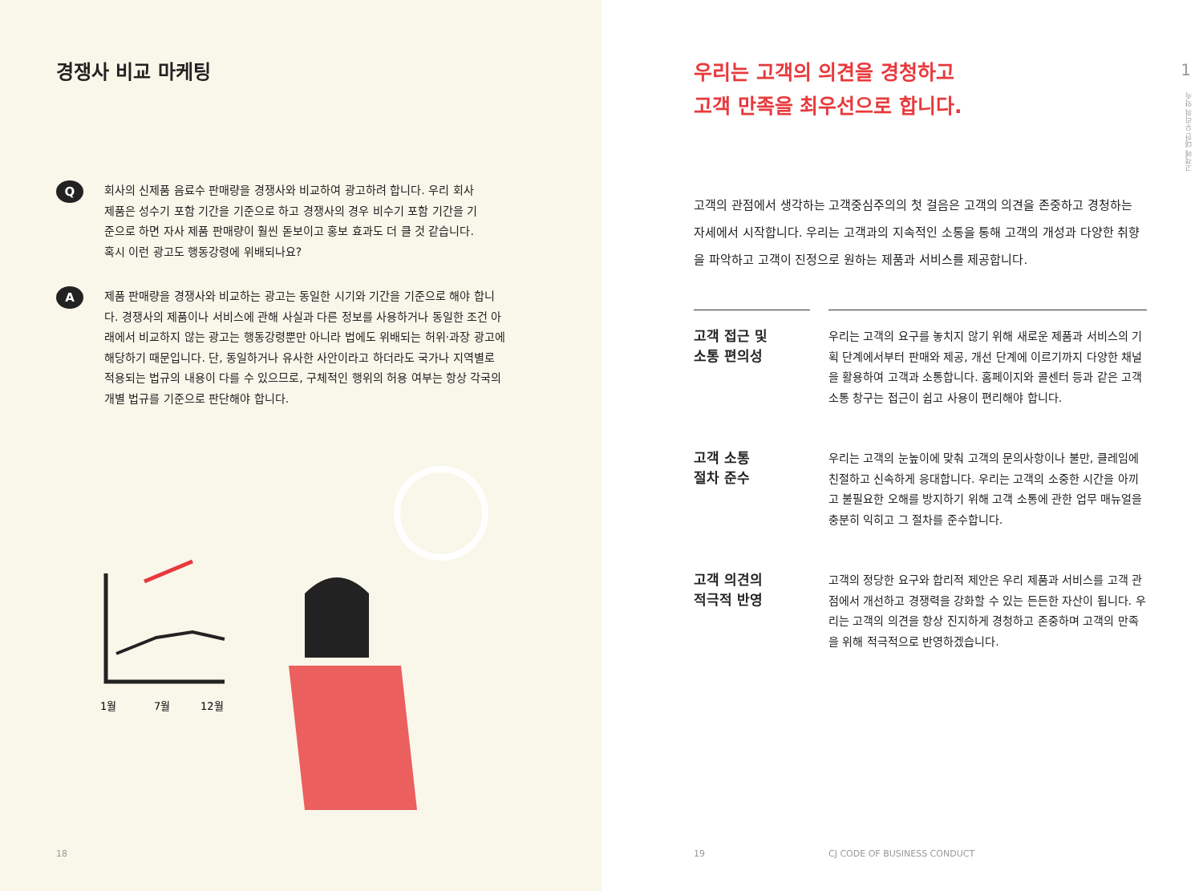경쟁사 비교 마케팅
Q
회사의 신제품 음료수 판매량을 경쟁사와 비교하여 광고하려 합니다. 우리 회사 제품은 성수기 포함 기간을 기준으로 하고 경쟁사의 경우 비수기 포함 기간을 기준으로 하면 자사 제품 판매량이 훨씬 돋보이고 홍보 효과도 더 클 것 같습니다. 혹시 이런 광고도 행동강령에 위배되나요?
A
제품 판매량을 경쟁사와 비교하는 광고는 동일한 시기와 기간을 기준으로 해야 합니다. 경쟁사의 제품이나 서비스에 관해 사실과 다른 정보를 사용하거나 동일한 조건 아래에서 비교하지 않는 광고는 행동강령뿐만 아니라 법에도 위배되는 허위·과장 광고에 해당하기 때문입니다. 단, 동일하거나 유사한 사안이라고 하더라도 국가나 지역별로 적용되는 법규의 내용이 다를 수 있으므로, 구체적인 행위의 허용 여부는 항상 각국의 개별 법규를 기준으로 판단해야 합니다.
1월
7월
12월
18
1
고객에 대한 우리의 약속
우리는 고객의 의견을 경청하고
고객 만족을 최우선으로 합니다.
고객의 관점에서 생각하는 고객중심주의의 첫 걸음은 고객의 의견을 존중하고 경청하는 자세에서 시작합니다. 우리는 고객과의 지속적인 소통을 통해 고객의 개성과 다양한 취향을 파악하고 고객이 진정으로 원하는 제품과 서비스를 제공합니다.
고객 접근 및
소통 편의성
우리는 고객의 요구를 놓치지 않기 위해 새로운 제품과 서비스의 기획 단계에서부터 판매와 제공, 개선 단계에 이르기까지 다양한 채널을 활용하여 고객과 소통합니다. 홈페이지와 콜센터 등과 같은 고객 소통 창구는 접근이 쉽고 사용이 편리해야 합니다.
고객 소통
절차 준수
우리는 고객의 눈높이에 맞춰 고객의 문의사항이나 불만, 클레임에 친절하고 신속하게 응대합니다. 우리는 고객의 소중한 시간을 아끼고 불필요한 오해를 방지하기 위해 고객 소통에 관한 업무 매뉴얼을 충분히 익히고 그 절차를 준수합니다.
고객 의견의
적극적 반영
고객의 정당한 요구와 합리적 제안은 우리 제품과 서비스를 고객 관점에서 개선하고 경쟁력을 강화할 수 있는 든든한 자산이 됩니다. 우리는 고객의 의견을 항상 진지하게 경청하고 존중하며 고객의 만족을 위해 적극적으로 반영하겠습니다.
19 CJ CODE OF BUSINESS CONDUCT